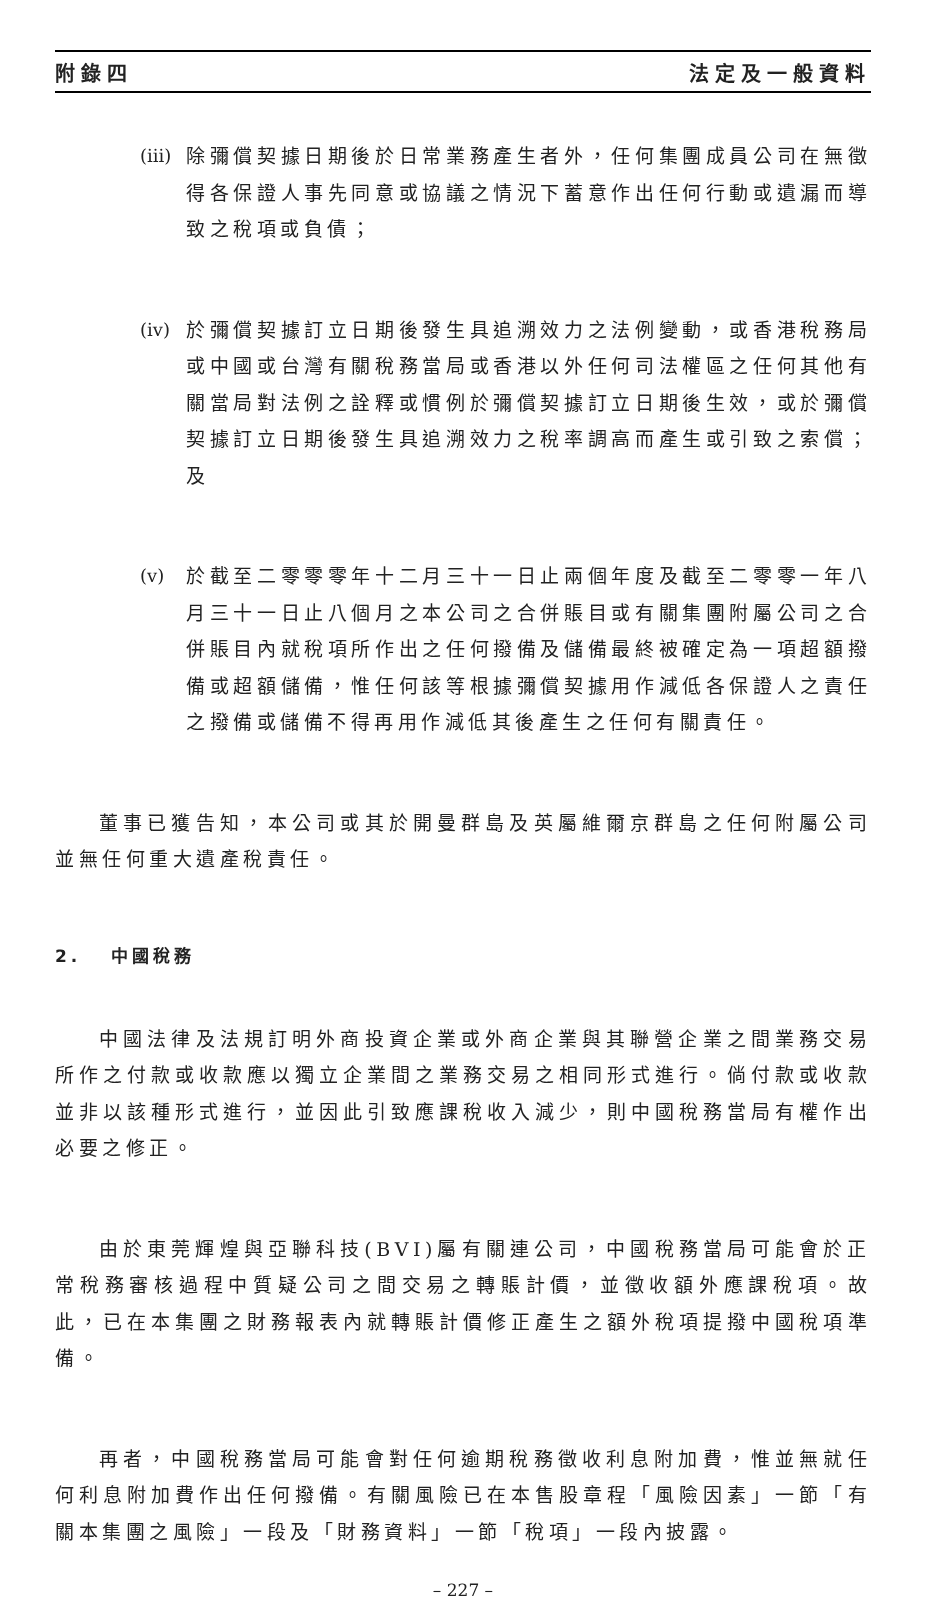附錄四 法定及一般資料
(iii)
除彌償契據日期後於日常業務產生者外，任何集團成員公司在無徵得各保證人事先同意或協議之情況下蓄意作出任何行動或遺漏而導致之稅項或負債；
(iv) 於彌償契據訂立日期後發生具追溯效力之法例變動，或香港稅務局或中國或台灣有關稅務當局或香港以外任何司法權區之任何其他有關當局對法例之詮釋或慣例於彌償契據訂立日期後生效，或於彌償契據訂立日期後發生具追溯效力之稅率調高而產生或引致之索償；及
(v) 於截至二零零零年十二月三十一日止兩個年度及截至二零零一年八月三十一日止八個月之本公司之合併賬目或有關集團附屬公司之合併賬目內就稅項所作出之任何撥備及儲備最終被確定為一項超額撥備或超額儲備，惟任何該等根據彌償契據用作減低各保證人之責任之撥備或儲備不得再用作減低其後產生之任何有關責任。
董事已獲告知，本公司或其於開曼群島及英屬維爾京群島之任何附屬公司並無任何重大遺產稅責任。
2. 中國稅務
中國法律及法規訂明外商投資企業或外商企業與其聯營企業之間業務交易所作之付款或收款應以獨立企業間之業務交易之相同形式進行。倘付款或收款並非以該種形式進行，並因此引致應課稅收入減少，則中國稅務當局有權作出必要之修正。
由於東莞輝煌與亞聯科技(BVI)屬有關連公司，中國稅務當局可能會於正常稅務審核過程中質疑公司之間交易之轉賬計價，並徵收額外應課稅項。故此，已在本集團之財務報表內就轉賬計價修正產生之額外稅項提撥中國稅項準備。
再者，中國稅務當局可能會對任何逾期稅務徵收利息附加費，惟並無就任何利息附加費作出任何撥備。有關風險已在本售股章程「風險因素」一節「有關本集團之風險」一段及「財務資料」一節「稅項」一段內披露。
– 227 –